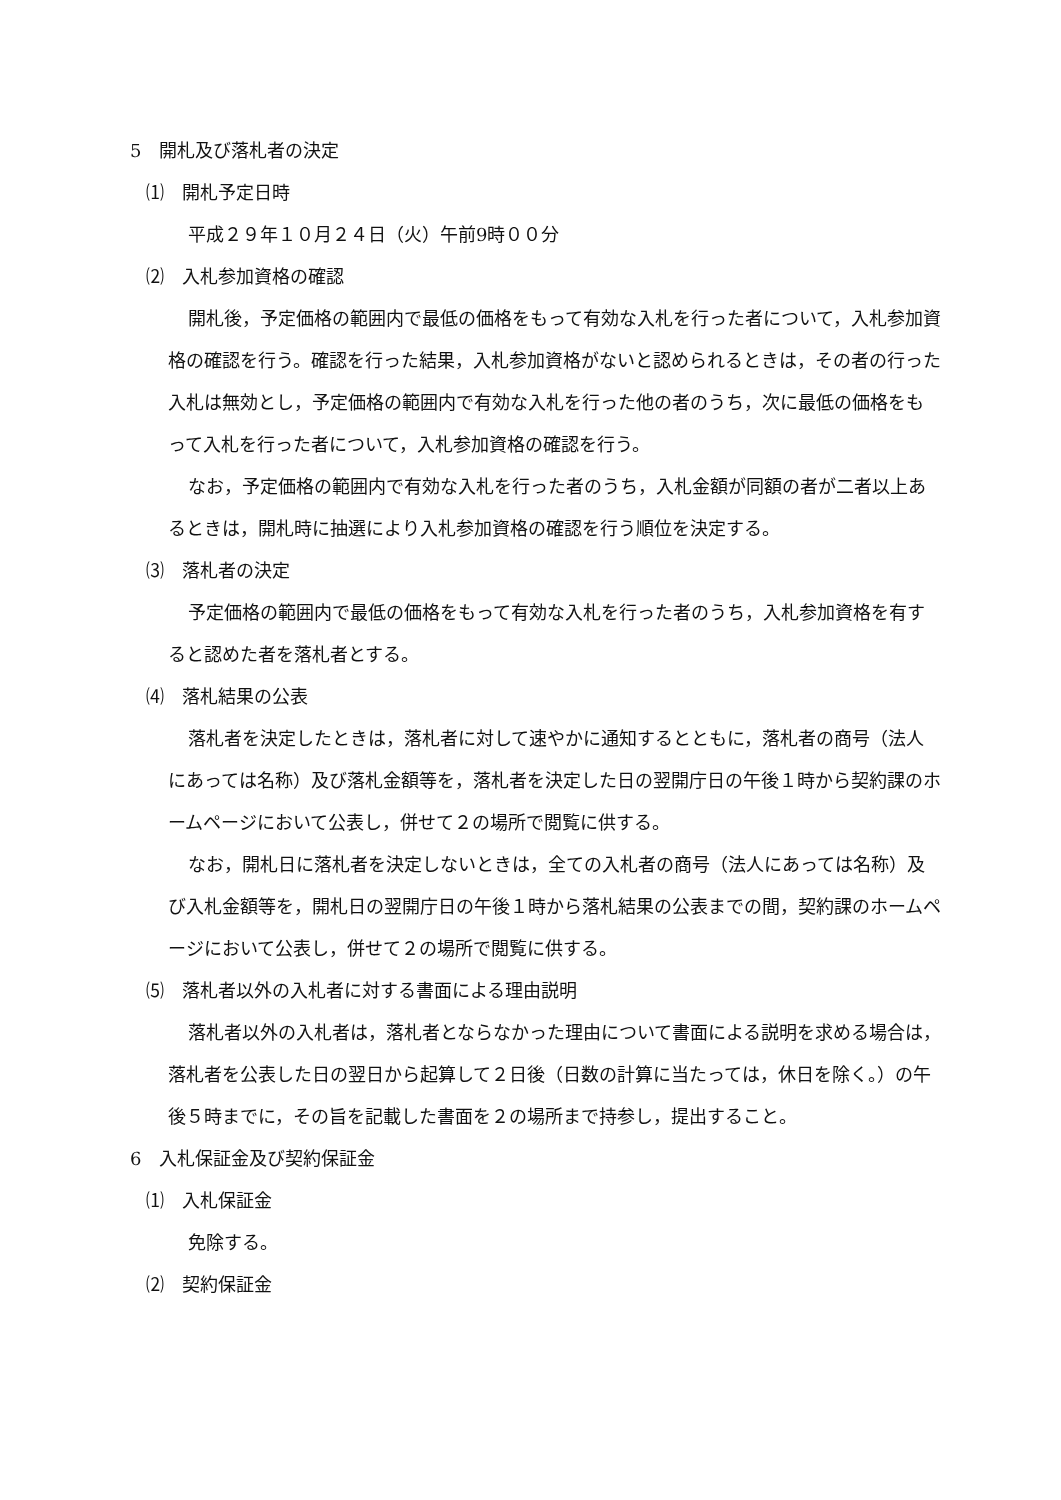5　開札及び落札者の決定
⑴　開札予定日時
平成２９年１０月２４日（火）午前9時００分
⑵　入札参加資格の確認
開札後，予定価格の範囲内で最低の価格をもって有効な入札を行った者について，入札参加資格の確認を行う。確認を行った結果，入札参加資格がないと認められるときは，その者の行った入札は無効とし，予定価格の範囲内で有効な入札を行った他の者のうち，次に最低の価格をもって入札を行った者について，入札参加資格の確認を行う。
なお，予定価格の範囲内で有効な入札を行った者のうち，入札金額が同額の者が二者以上あるときは，開札時に抽選により入札参加資格の確認を行う順位を決定する。
⑶　落札者の決定
予定価格の範囲内で最低の価格をもって有効な入札を行った者のうち，入札参加資格を有すると認めた者を落札者とする。
⑷　落札結果の公表
落札者を決定したときは，落札者に対して速やかに通知するとともに，落札者の商号（法人にあっては名称）及び落札金額等を，落札者を決定した日の翌開庁日の午後１時から契約課のホームページにおいて公表し，併せて２の場所で閲覧に供する。
なお，開札日に落札者を決定しないときは，全ての入札者の商号（法人にあっては名称）及び入札金額等を，開札日の翌開庁日の午後１時から落札結果の公表までの間，契約課のホームページにおいて公表し，併せて２の場所で閲覧に供する。
⑸　落札者以外の入札者に対する書面による理由説明
落札者以外の入札者は，落札者とならなかった理由について書面による説明を求める場合は，落札者を公表した日の翌日から起算して２日後（日数の計算に当たっては，休日を除く。）の午後５時までに，その旨を記載した書面を２の場所まで持参し，提出すること。
6　入札保証金及び契約保証金
⑴　入札保証金
免除する。
⑵　契約保証金